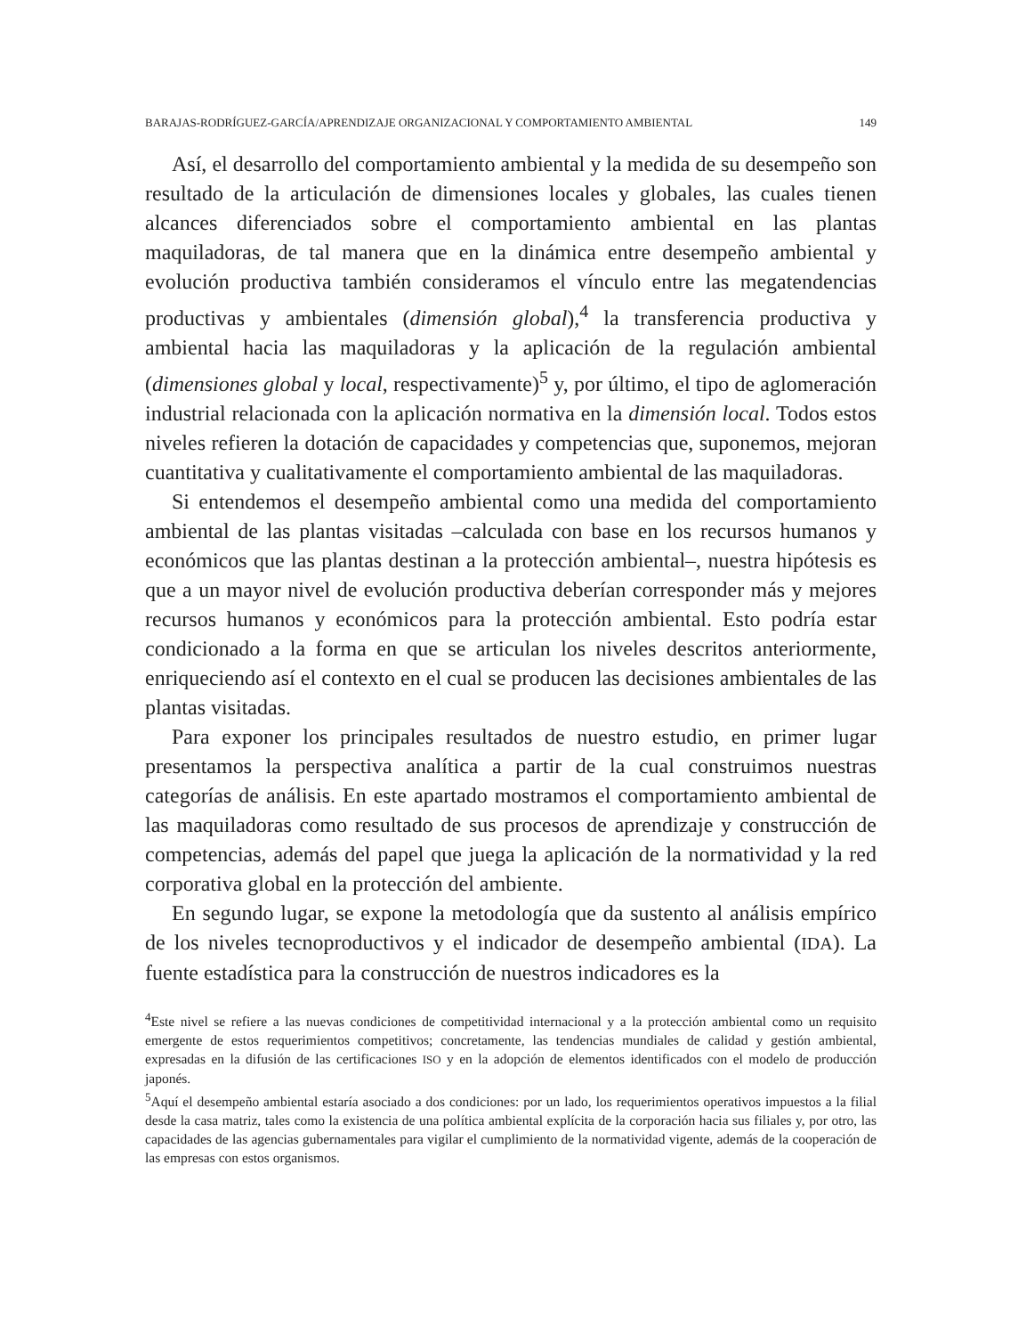BARAJAS-RODRÍGUEZ-GARCÍA/APRENDIZAJE ORGANIZACIONAL Y COMPORTAMIENTO AMBIENTAL 149
Así, el desarrollo del comportamiento ambiental y la medida de su desempeño son resultado de la articulación de dimensiones locales y globales, las cuales tienen alcances diferenciados sobre el comportamiento ambiental en las plantas maquiladoras, de tal manera que en la dinámica entre desempeño ambiental y evolución productiva también consideramos el vínculo entre las megatendencias productivas y ambientales (dimensión global),<sup>4</sup> la transferencia productiva y ambiental hacia las maquiladoras y la aplicación de la regulación ambiental (dimensiones global y local, respectivamente)<sup>5</sup> y, por último, el tipo de aglomeración industrial relacionada con la aplicación normativa en la dimensión local. Todos estos niveles refieren la dotación de capacidades y competencias que, suponemos, mejoran cuantitativa y cualitativamente el comportamiento ambiental de las maquiladoras.
Si entendemos el desempeño ambiental como una medida del comportamiento ambiental de las plantas visitadas –calculada con base en los recursos humanos y económicos que las plantas destinan a la protección ambiental–, nuestra hipótesis es que a un mayor nivel de evolución productiva deberían corresponder más y mejores recursos humanos y económicos para la protección ambiental. Esto podría estar condicionado a la forma en que se articulan los niveles descritos anteriormente, enriqueciendo así el contexto en el cual se producen las decisiones ambientales de las plantas visitadas.
Para exponer los principales resultados de nuestro estudio, en primer lugar presentamos la perspectiva analítica a partir de la cual construimos nuestras categorías de análisis. En este apartado mostramos el comportamiento ambiental de las maquiladoras como resultado de sus procesos de aprendizaje y construcción de competencias, además del papel que juega la aplicación de la normatividad y la red corporativa global en la protección del ambiente.
En segundo lugar, se expone la metodología que da sustento al análisis empírico de los niveles tecnoproductivos y el indicador de desempeño ambiental (IDA). La fuente estadística para la construcción de nuestros indicadores es la
<sup>4</sup> Este nivel se refiere a las nuevas condiciones de competitividad internacional y a la protección ambiental como un requisito emergente de estos requerimientos competitivos; concretamente, las tendencias mundiales de calidad y gestión ambiental, expresadas en la difusión de las certificaciones ISO y en la adopción de elementos identificados con el modelo de producción japonés.
<sup>5</sup> Aquí el desempeño ambiental estaría asociado a dos condiciones: por un lado, los requerimientos operativos impuestos a la filial desde la casa matriz, tales como la existencia de una política ambiental explícita de la corporación hacia sus filiales y, por otro, las capacidades de las agencias gubernamentales para vigilar el cumplimiento de la normatividad vigente, además de la cooperación de las empresas con estos organismos.